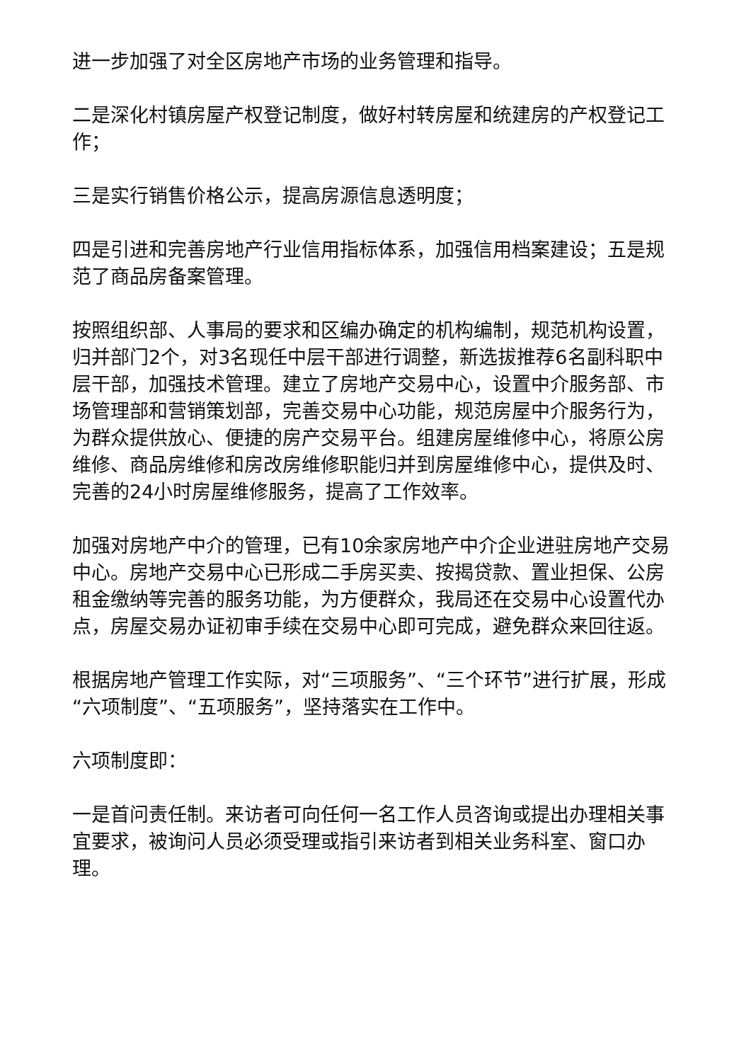进一步加强了对全区房地产市场的业务管理和指导。
二是深化村镇房屋产权登记制度，做好村转房屋和统建房的产权登记工作；
三是实行销售价格公示，提高房源信息透明度；
四是引进和完善房地产行业信用指标体系，加强信用档案建设；五是规范了商品房备案管理。
按照组织部、人事局的要求和区编办确定的机构编制，规范机构设置，归并部门2个，对3名现任中层干部进行调整，新选拔推荐6名副科职中层干部，加强技术管理。建立了房地产交易中心，设置中介服务部、市场管理部和营销策划部，完善交易中心功能，规范房屋中介服务行为，为群众提供放心、便捷的房产交易平台。组建房屋维修中心，将原公房维修、商品房维修和房改房维修职能归并到房屋维修中心，提供及时、完善的24小时房屋维修服务，提高了工作效率。
加强对房地产中介的管理，已有10余家房地产中介企业进驻房地产交易中心。房地产交易中心已形成二手房买卖、按揭贷款、置业担保、公房租金缴纳等完善的服务功能，为方便群众，我局还在交易中心设置代办点，房屋交易办证初审手续在交易中心即可完成，避免群众来回往返。
根据房地产管理工作实际，对“三项服务”、“三个环节”进行扩展，形成“六项制度”、“五项服务”，坚持落实在工作中。
六项制度即：
一是首问责任制。来访者可向任何一名工作人员咨询或提出办理相关事宜要求，被询问人员必须受理或指引来访者到相关业务科室、窗口办理。